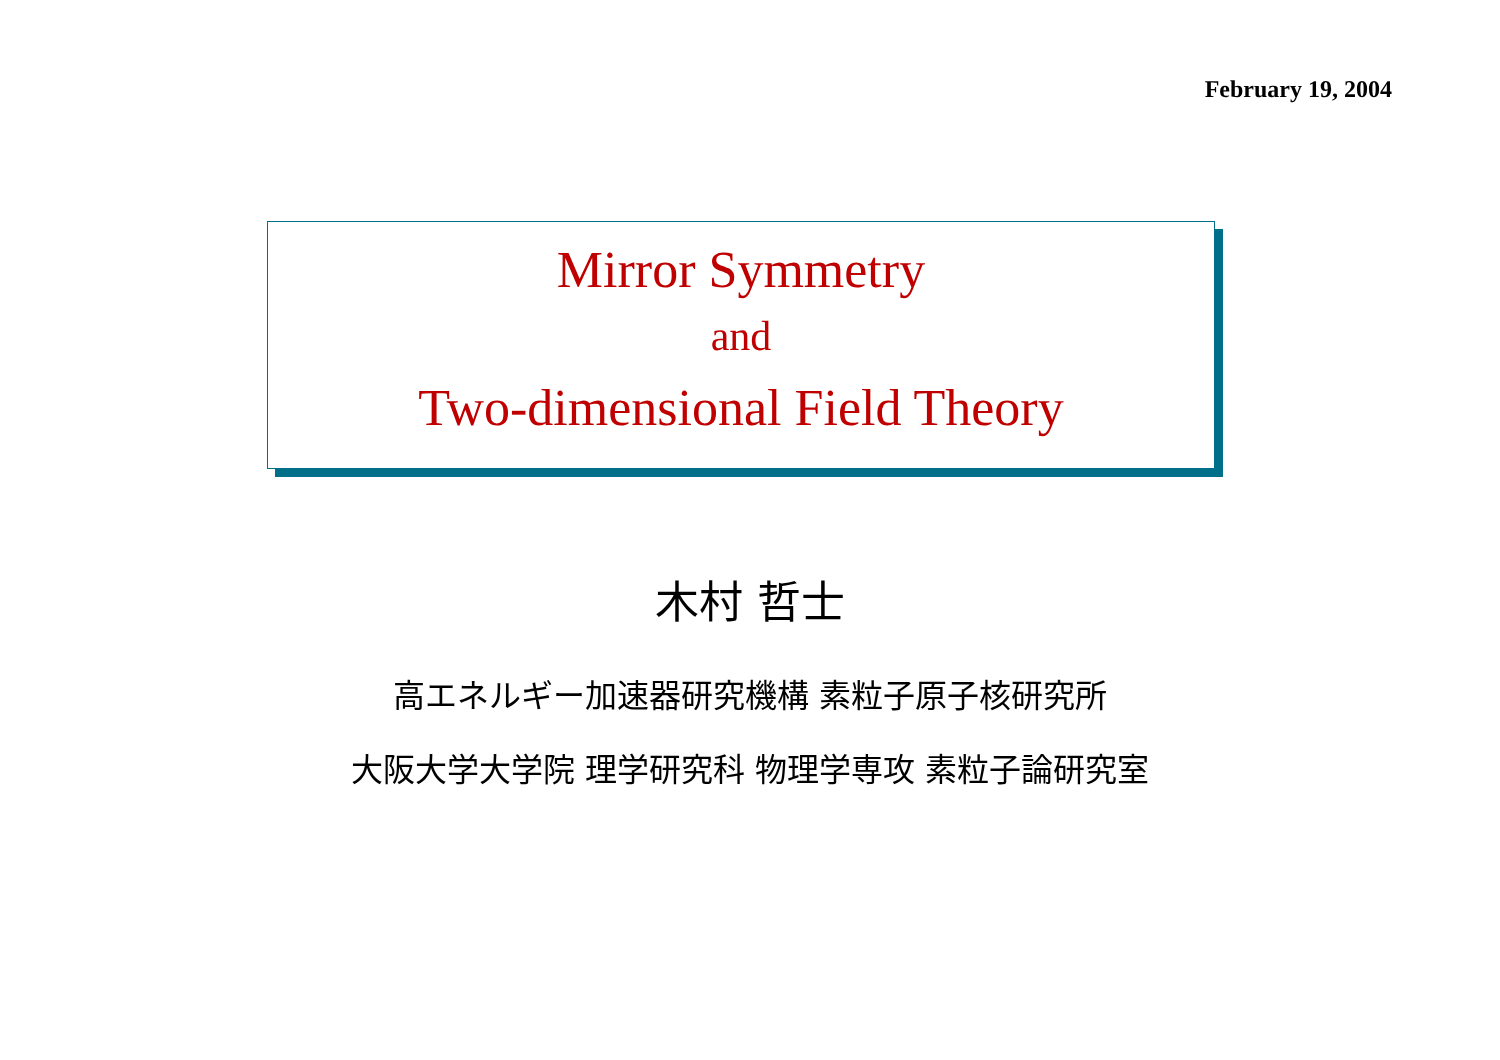February 19, 2004
Mirror Symmetry
and
Two-dimensional Field Theory
木村 哲士
高エネルギー加速器研究機構 素粒子原子核研究所
大阪大学大学院 理学研究科 物理学専攻 素粒子論研究室